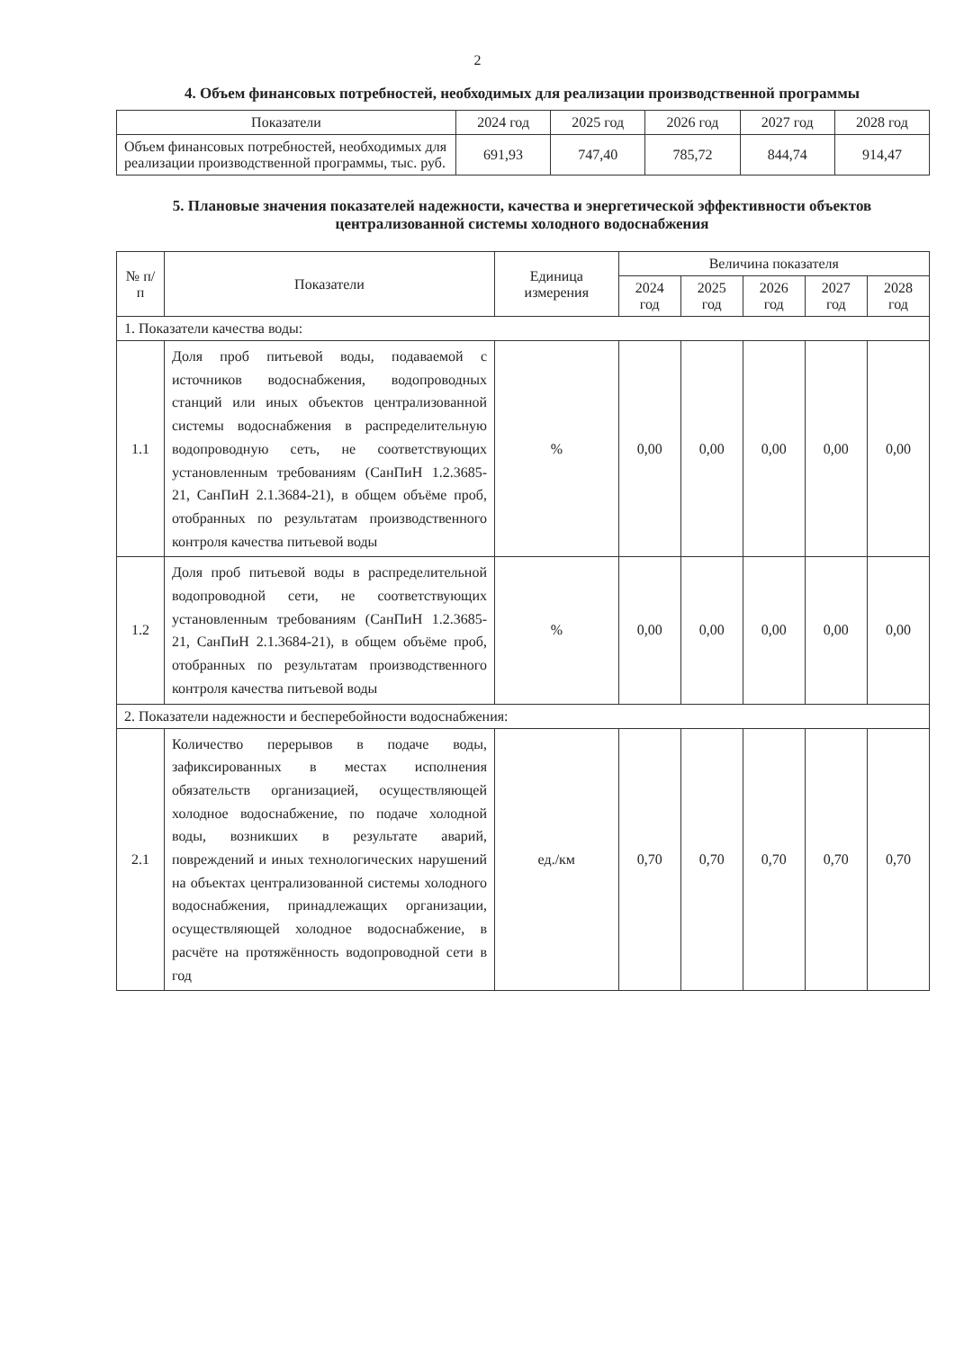2
4. Объем финансовых потребностей, необходимых для реализации производственной программы
| Показатели | 2024 год | 2025 год | 2026 год | 2027 год | 2028 год |
| --- | --- | --- | --- | --- | --- |
| Объем финансовых потребностей, необходимых для реализации производственной программы, тыс. руб. | 691,93 | 747,40 | 785,72 | 844,74 | 914,47 |
5. Плановые значения показателей надежности, качества и энергетической эффективности объектов централизованной системы холодного водоснабжения
| № п/п | Показатели | Единица измерения | Величина показателя | | | | |
| --- | --- | --- | --- | --- | --- | --- | --- |
| | | | 2024 год | 2025 год | 2026 год | 2027 год | 2028 год |
| 1. Показатели качества воды: | | | | | | | |
| 1.1 | Доля проб питьевой воды, подаваемой с источников водоснабжения, водопроводных станций или иных объектов централизованной системы водоснабжения в распределительную водопроводную сеть, не соответствующих установленным требованиям (СанПиН 1.2.3685-21, СанПиН 2.1.3684-21), в общем объёме проб, отобранных по результатам производственного контроля качества питьевой воды | % | 0,00 | 0,00 | 0,00 | 0,00 | 0,00 |
| 1.2 | Доля проб питьевой воды в распределительной водопроводной сети, не соответствующих установленным требованиям (СанПиН 1.2.3685-21, СанПиН 2.1.3684-21), в общем объёме проб, отобранных по результатам производственного контроля качества питьевой воды | % | 0,00 | 0,00 | 0,00 | 0,00 | 0,00 |
| 2. Показатели надежности и бесперебойности водоснабжения: | | | | | | | |
| 2.1 | Количество перерывов в подаче воды, зафиксированных в местах исполнения обязательств организацией, осуществляющей холодное водоснабжение, по подаче холодной воды, возникших в результате аварий, повреждений и иных технологических нарушений на объектах централизованной системы холодного водоснабжения, принадлежащих организации, осуществляющей холодное водоснабжение, в расчёте на протяжённость водопроводной сети в год | ед./км | 0,70 | 0,70 | 0,70 | 0,70 | 0,70 |